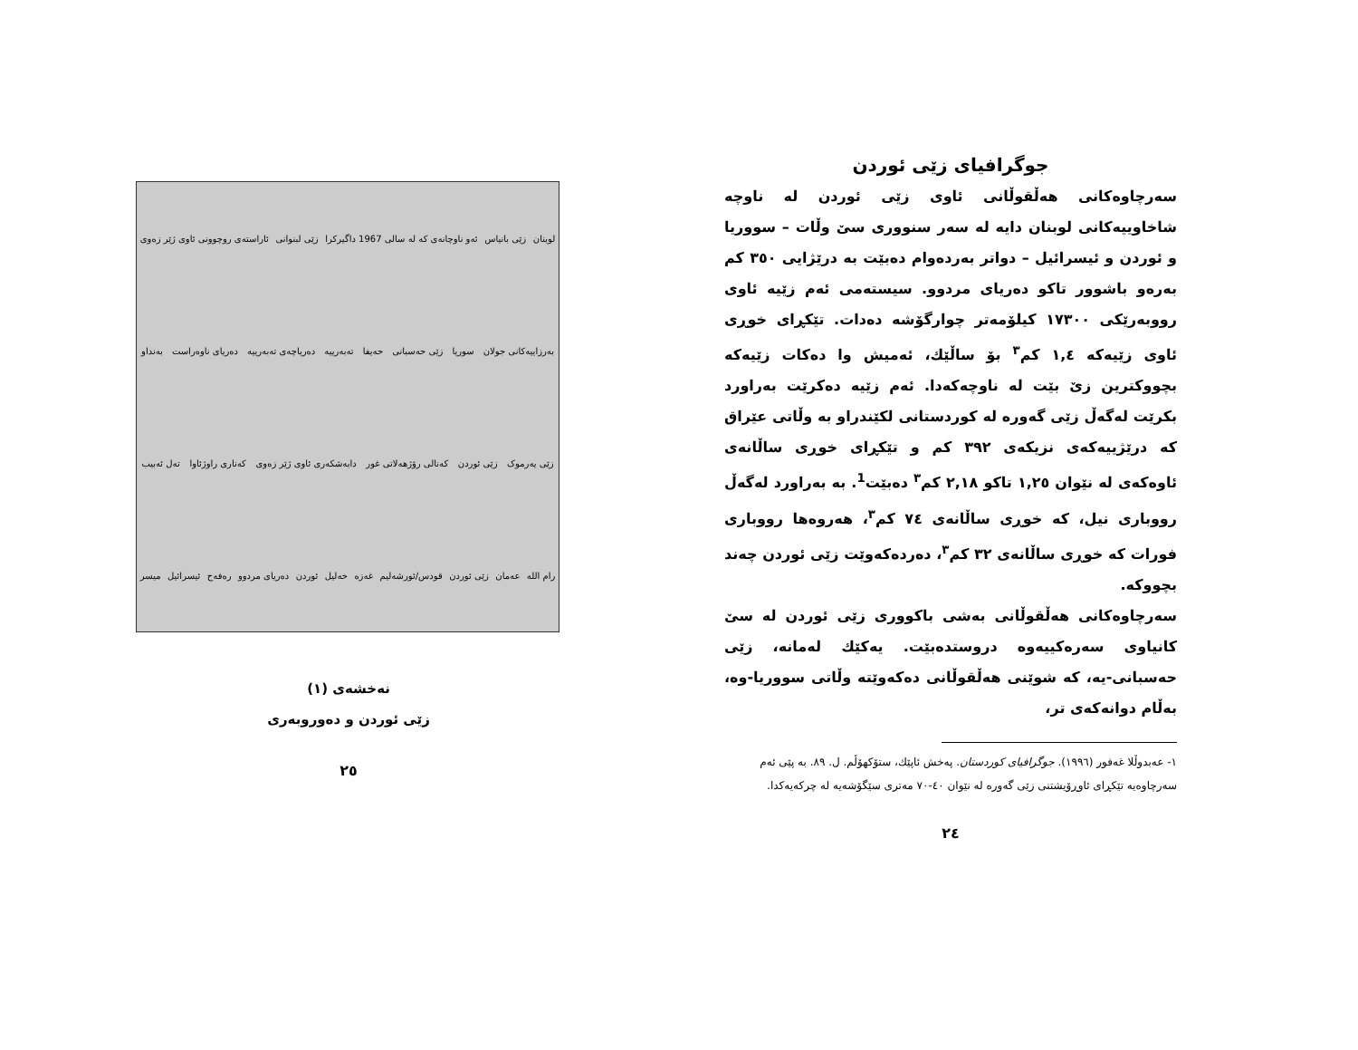لوبنان زێی بانیاس ئەو ناوچانەی کە لە سالی 1967 داگیرکرا زێی لبنوانی ئاراستەی روچوونی ئاوی ژێر زەوی بەرزاییەکانی جولان سوریا زێی حەسبانی حەیفا تەبەرییە دەریاچەی تەبەرییە دەریای ناوەراست بەنداو زێی یەرموک زێی ئوردن کەنالی رۆژهەلاتی غور دابەشکەری ئاوی ژێر زەوی کەناری راوژئاوا تەل ئەبیب رام اللە عەمان زێی ئوردن قودس/ئورشەلیم غەزە خەلیل ئوردن دەریای مردوو رەفەح ئیسرائیل میسر
نەخشەی (١)
زێی ئوردن و دەوروبەری
٢٥
جوگرافیای زێی ئوردن
سەرچاوەکانی هەڵقوڵانی ئاوی زێی ئوردن لە ناوچە شاخاوییەکانی لوبنان دایە لە سەر سنووری سێ وڵات – سووریا و ئوردن و ئیسرائیل – دواتر بەردەوام دەبێت بە درێژایی ٣٥٠ کم بەرەو باشوور تاکو دەریای مردوو. سیستەمی ئەم زێیە ئاوی رووبەرێکی ١٧٣٠٠ کیلۆمەتر چوارگۆشە دەدات. تێکڕای خوڕی ئاوی زێیەکە ١,٤ کم<sup>٣</sup> بۆ ساڵێك، ئەمیش وا دەکات زێیەکە بچووکترین زێ بێت لە ناوچەکەدا. ئەم زێیە دەکرێت بەراورد بکرێت لەگەڵ زێی گەورە لە کوردستانی لکێندراو بە وڵاتی عێراق کە درێژییەکەی نزیکەی ٣٩٢ کم و تێکڕای خوڕی ساڵانەی ئاوەکەی لە نێوان ١,٢٥ تاکو ٢,١٨ کم<sup>٣</sup> دەبێت<sup>1</sup>. بە بەراورد لەگەڵ رووباری نیل، کە خوڕی ساڵانەی ٧٤ کم<sup>٣</sup>، هەروەها رووباری فورات کە خوڕی ساڵانەی ٣٢ کم<sup>٣</sup>، دەردەکەوێت زێی ئوردن چەند بچووکە.
سەرچاوەکانی هەڵقوڵانی بەشی باکووری زێی ئوردن لە سێ کانیاوی سەرەکییەوە دروستدەبێت. یەکێك لەمانە، زێی حەسبانی-یە، کە شوێنی هەڵقوڵانی دەکەوێتە وڵاتی سووریا-وە، بەڵام دوانەکەی تر،
١- عەبدوڵلا غەفور (١٩٩٦). جوگرافیای کوردستان. پەخش ئاپێك، ستۆکهۆڵم. ل. ٨٩. بە پێی ئەم سەرچاوەیە تێکڕای ئاوڕۆیشتنی زێی گەورە لە نێوان ٤٠-٧٠ مەتری سێگۆشەیە لە چرکەیەکدا.
٢٤